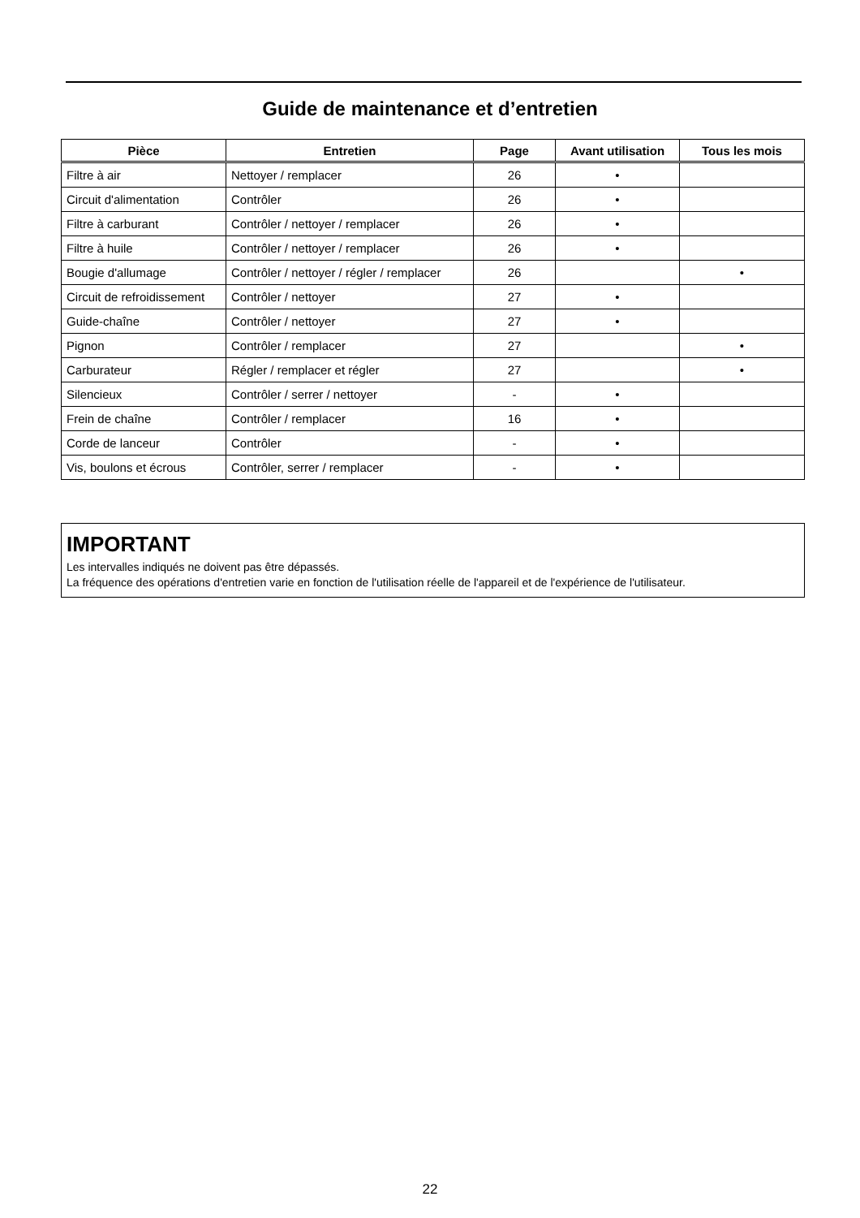Guide de maintenance et d’entretien
| Pièce | Entretien | Page | Avant utilisation | Tous les mois |
| --- | --- | --- | --- | --- |
| Filtre à air | Nettoyer / remplacer | 26 | • | |
| Circuit d'alimentation | Contrôler | 26 | • | |
| Filtre à carburant | Contrôler / nettoyer / remplacer | 26 | • | |
| Filtre à huile | Contrôler / nettoyer / remplacer | 26 | • | |
| Bougie d'allumage | Contrôler / nettoyer / régler / remplacer | 26 | | • |
| Circuit de refroidissement | Contrôler / nettoyer | 27 | • | |
| Guide-chaîne | Contrôler / nettoyer | 27 | • | |
| Pignon | Contrôler / remplacer | 27 | | • |
| Carburateur | Régler / remplacer et régler | 27 | | • |
| Silencieux | Contrôler / serrer / nettoyer | - | • | |
| Frein de chaîne | Contrôler / remplacer | 16 | • | |
| Corde de lanceur | Contrôler | - | • | |
| Vis, boulons et écrous | Contrôler, serrer / remplacer | - | • | |
IMPORTANT
Les intervalles indiqués ne doivent pas être dépassés.
La fréquence des opérations d'entretien varie en fonction de l'utilisation réelle de l'appareil et de l'expérience de l'utilisateur.
22